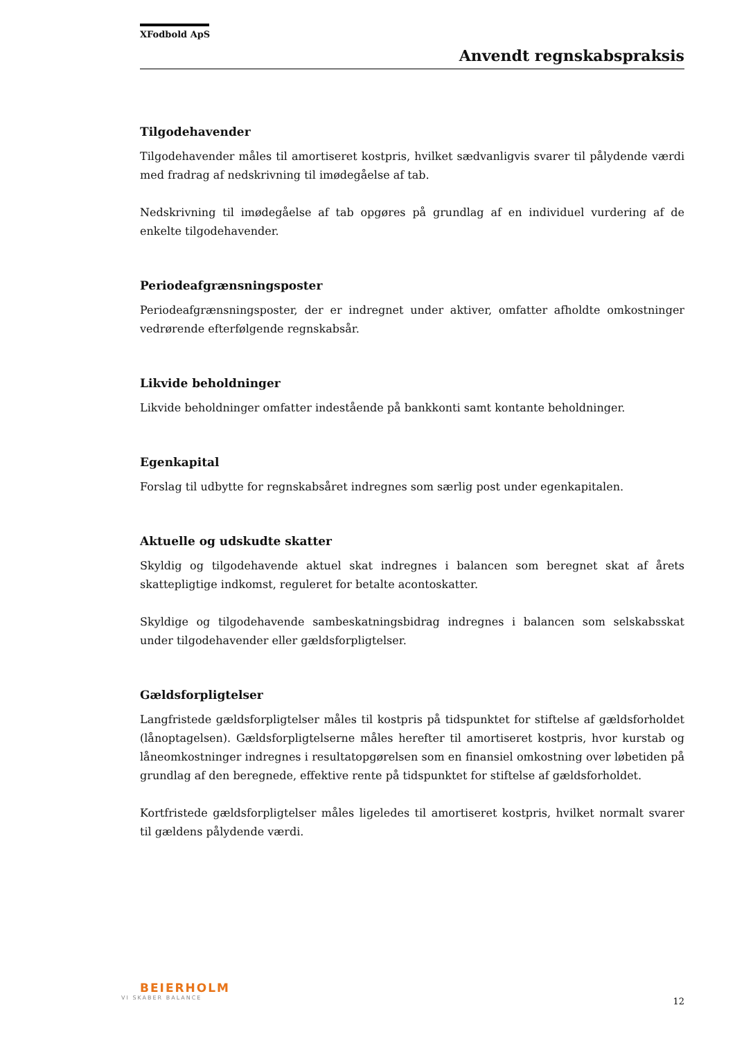XFodbold ApS
Anvendt regnskabspraksis
Tilgodehavender
Tilgodehavender måles til amortiseret kostpris, hvilket sædvanligvis svarer til pålydende værdi med fradrag af nedskrivning til imødegåelse af tab.
Nedskrivning til imødegåelse af tab opgøres på grundlag af en individuel vurdering af de enkelte tilgodehavender.
Periodeafgrænsningsposter
Periodeafgrænsningsposter, der er indregnet under aktiver, omfatter afholdte omkostninger vedrørende efterfølgende regnskabsår.
Likvide beholdninger
Likvide beholdninger omfatter indestående på bankkonti samt kontante beholdninger.
Egenkapital
Forslag til udbytte for regnskabsåret indregnes som særlig post under egenkapitalen.
Aktuelle og udskudte skatter
Skyldig og tilgodehavende aktuel skat indregnes i balancen som beregnet skat af årets skattepligtige indkomst, reguleret for betalte acontoskatter.
Skyldige og tilgodehavende sambeskatningsbidrag indregnes i balancen som selskabsskat under tilgodehavender eller gældsforpligtelser.
Gældsforpligtelser
Langfristede gældsforpligtelser måles til kostpris på tidspunktet for stiftelse af gældsforholdet (lånoptagelsen). Gældsforpligtelserne måles herefter til amortiseret kostpris, hvor kurstab og låneomkostninger indregnes i resultatopgørelsen som en finansiel omkostning over løbetiden på grundlag af den beregnede, effektive rente på tidspunktet for stiftelse af gældsforholdet.
Kortfristede gældsforpligtelser måles ligeledes til amortiseret kostpris, hvilket normalt svarer til gældens pålydende værdi.
BEIERHOLM
VI SKABER BALANCE
12